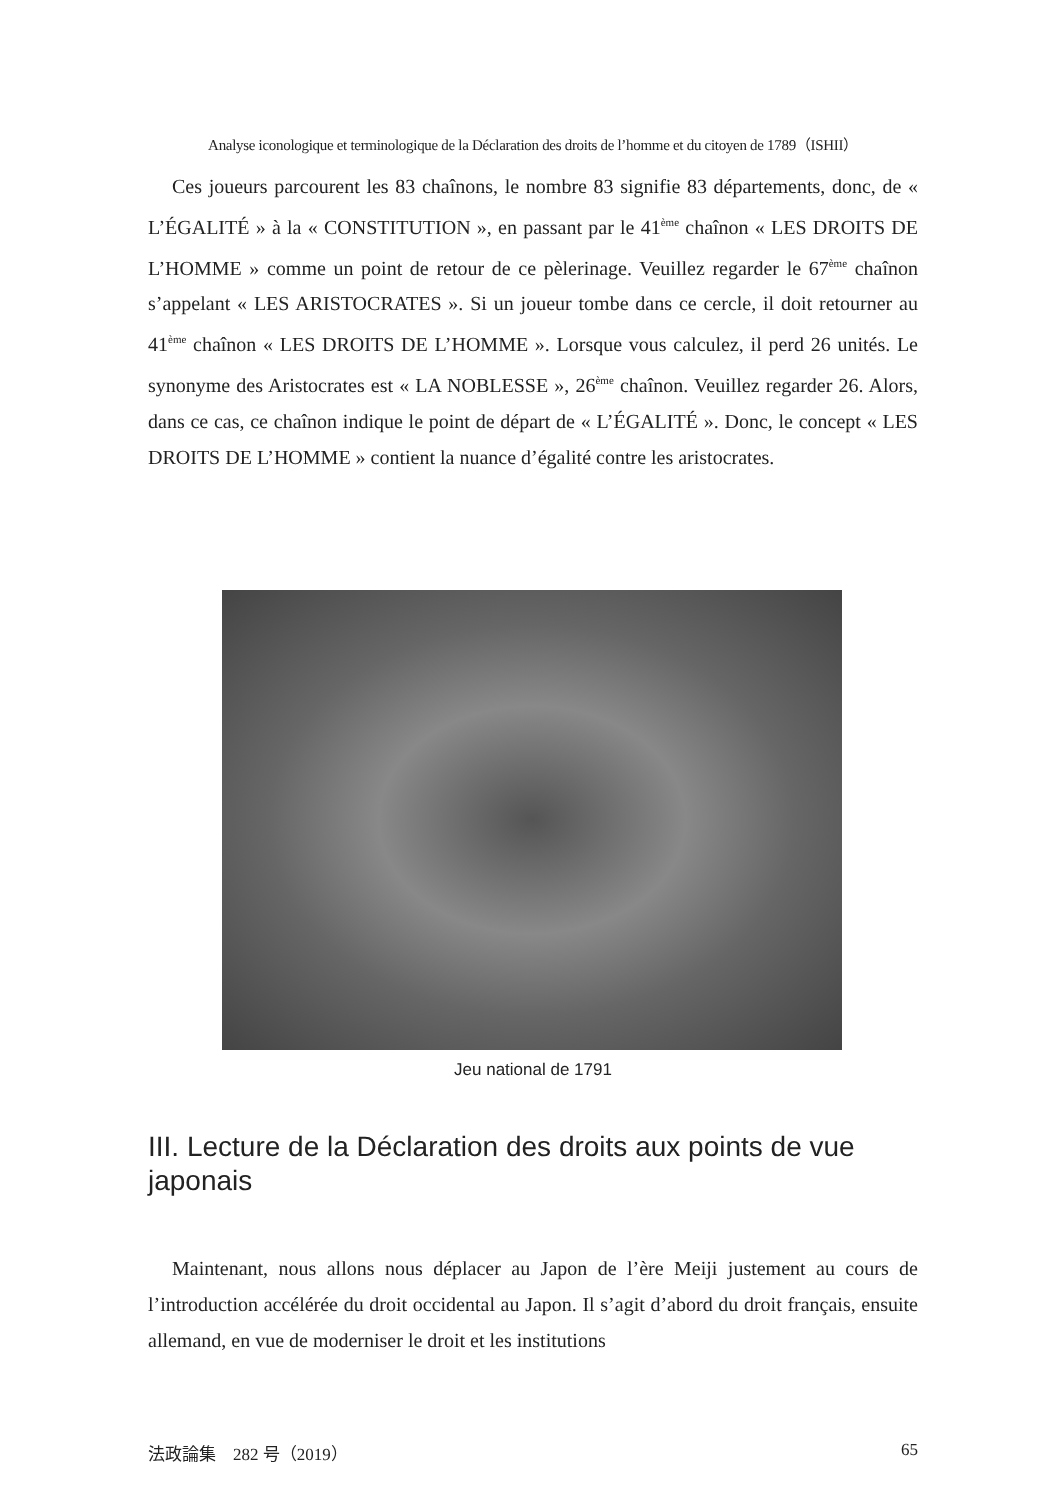Analyse iconologique et terminologique de la Déclaration des droits de l’homme et du citoyen de 1789（ISHII）
Ces joueurs parcourent les 83 chaînons, le nombre 83 signifie 83 départements, donc, de « L’ÉGALITÉ » à la « CONSTITUTION », en passant par le 41<sup>ème</sup> chaînon « LES DROITS DE L’HOMME » comme un point de retour de ce pèlerinage. Veuillez regarder le 67<sup>ème</sup> chaînon s’appelant « LES ARISTOCRATES ». Si un joueur tombe dans ce cercle, il doit retourner au 41<sup>ème</sup> chaînon « LES DROITS DE L’HOMME ». Lorsque vous calculez, il perd 26 unités. Le synonyme des Aristocrates est « LA NOBLESSE », 26<sup>ème</sup> chaînon. Veuillez regarder 26. Alors, dans ce cas, ce chaînon indique le point de départ de « L’ÉGALITÉ ». Donc, le concept « LES DROITS DE L’HOMME » contient la nuance d’égalité contre les aristocrates.
Jeu national de 1791
III. Lecture de la Déclaration des droits aux points de vue japonais
Maintenant, nous allons nous déplacer au Japon de l’ère Meiji justement au cours de l’introduction accélérée du droit occidental au Japon. Il s’agit d’abord du droit français, ensuite allemand, en vue de moderniser le droit et les institutions
法政論集　282 号（2019） 65